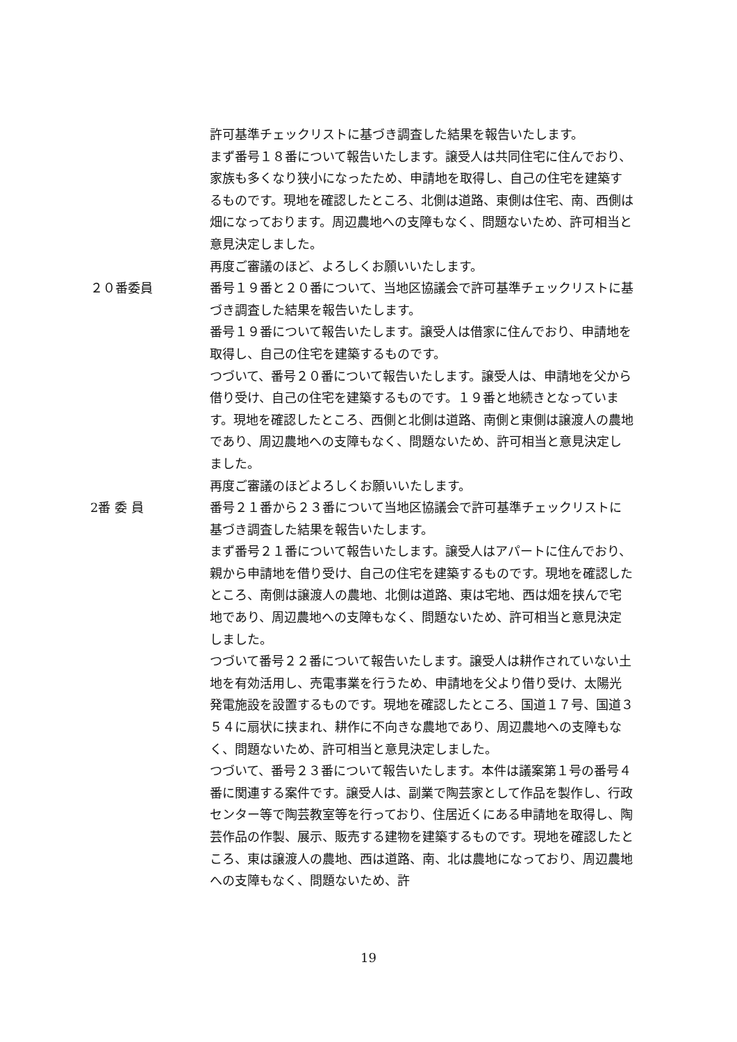許可基準チェックリストに基づき調査した結果を報告いたします。
まず番号１８番について報告いたします。譲受人は共同住宅に住んでおり、家族も多くなり狭小になったため、申請地を取得し、自己の住宅を建築するものです。現地を確認したところ、北側は道路、東側は住宅、南、西側は畑になっております。周辺農地への支障もなく、問題ないため、許可相当と意見決定しました。
再度ご審議のほど、よろしくお願いいたします。
２０番委員 番号１９番と２０番について、当地区協議会で許可基準チェックリストに基づき調査した結果を報告いたします。
番号１９番について報告いたします。譲受人は借家に住んでおり、申請地を取得し、自己の住宅を建築するものです。
つづいて、番号２０番について報告いたします。譲受人は、申請地を父から借り受け、自己の住宅を建築するものです。１９番と地続きとなっています。現地を確認したところ、西側と北側は道路、南側と東側は譲渡人の農地であり、周辺農地への支障もなく、問題ないため、許可相当と意見決定しました。
再度ご審議のほどよろしくお願いいたします。
2番 委 員 番号２１番から２３番について当地区協議会で許可基準チェックリストに基づき調査した結果を報告いたします。
まず番号２１番について報告いたします。譲受人はアパートに住んでおり、親から申請地を借り受け、自己の住宅を建築するものです。現地を確認したところ、南側は譲渡人の農地、北側は道路、東は宅地、西は畑を挟んで宅地であり、周辺農地への支障もなく、問題ないため、許可相当と意見決定しました。
つづいて番号２２番について報告いたします。譲受人は耕作されていない土地を有効活用し、売電事業を行うため、申請地を父より借り受け、太陽光発電施設を設置するものです。現地を確認したところ、国道１７号、国道３５４に扇状に挟まれ、耕作に不向きな農地であり、周辺農地への支障もなく、問題ないため、許可相当と意見決定しました。
つづいて、番号２３番について報告いたします。本件は議案第１号の番号４番に関連する案件です。譲受人は、副業で陶芸家として作品を製作し、行政センター等で陶芸教室等を行っており、住居近くにある申請地を取得し、陶芸作品の作製、展示、販売する建物を建築するものです。現地を確認したところ、東は譲渡人の農地、西は道路、南、北は農地になっており、周辺農地への支障もなく、問題ないため、許
19